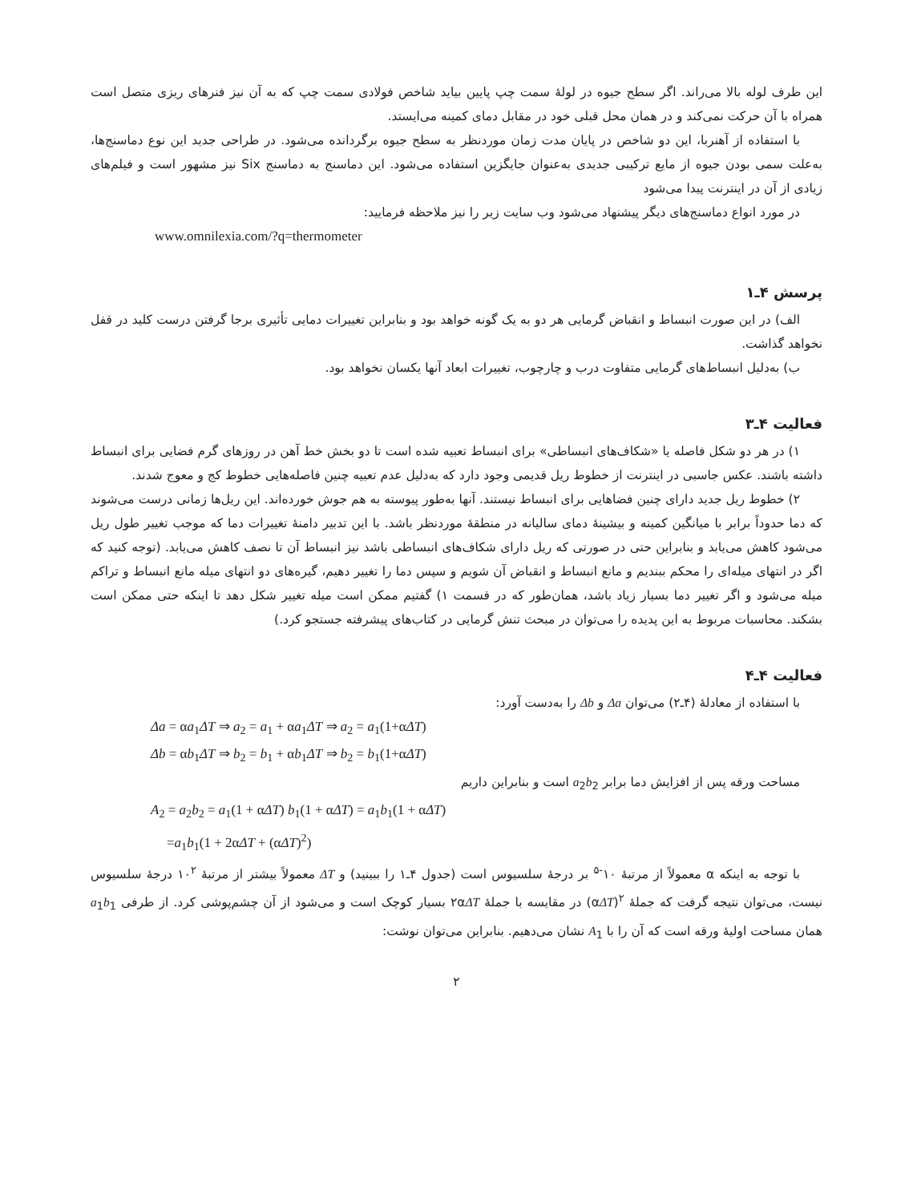این طرف لوله بالا می‌راند. اگر سطح جیوه در لولهٔ سمت چپ پایین بیاید شاخص فولادی سمت چپ که به آن نیز فنرهای ریزی متصل است همراه با آن حرکت نمی‌کند و در همان محل قبلی خود در مقابل دمای کمینه می‌ایستد.
با استفاده از آهنربا، این دو شاخص در پایان مدت زمان موردنظر به سطح جیوه برگردانده می‌شود. در طراحی جدید این نوع دماسنج‌ها، به‌علت سمی بودن جیوه از مایع ترکیبی جدیدی به‌عنوان جایگزین استفاده می‌شود. این دماسنج به دماسنج Six نیز مشهور است و فیلم‌های زیادی از آن در اینترنت پیدا می‌شود
در مورد انواع دماسنج‌های دیگر پیشنهاد می‌شود وب سایت زیر را نیز ملاحظه فرمایید:
www.omnilexia.com/?q=thermometer
پرسش ۴ـ۱
الف) در این صورت انبساط و انقباض گرمایی هر دو به یک گونه خواهد بود و بنابراین تغییرات دمایی تأثیری برجا گرفتن درست کلید در قفل نخواهد گذاشت.
ب) به‌دلیل انبساط‌های گرمایی متفاوت درب و چارچوب، تغییرات ابعاد آنها یکسان نخواهد بود.
فعالیت ۴ـ۳
۱) در هر دو شکل فاصله یا «شکاف‌های انبساطی» برای انبساط تعبیه شده است تا دو بخش خط آهن در روزهای گرم فضایی برای انبساط داشته باشند. عکس جاسبی در اینترنت از خطوط ریل قدیمی وجود دارد که به‌دلیل عدم تعبیه چنین فاصله‌هایی خطوط کج و معوج شدند.
۲) خطوط ریل جدید دارای چنین فضاهایی برای انبساط نیستند. آنها به‌طور پیوسته به هم جوش خورده‌اند. این ریل‌ها زمانی درست می‌شوند که دما حدوداً برابر با میانگین کمینه و بیشینهٔ دمای سالیانه در منطقهٔ موردنظر باشد. با این تدبیر دامنهٔ تغییرات دما که موجب تغییر طول ریل می‌شود کاهش می‌یابد و بنابراین حتی در صورتی که ریل دارای شکاف‌های انبساطی باشد نیز انبساط آن تا نصف کاهش می‌یابد. (توجه کنید که اگر در انتهای میله‌ای را محکم ببندیم و مانع انبساط و انقباض آن شویم و سپس دما را تغییر دهیم، گیره‌های دو انتهای میله مانع انبساط و تراکم میله می‌شود و اگر تغییر دما بسیار زیاد باشد، همان‌طور که در قسمت ۱) گفتیم ممکن است میله تغییر شکل دهد تا اینکه حتی ممکن است بشکند. محاسبات مربوط به این پدیده را می‌توان در مبحث تنش گرمایی در کتاب‌های پیشرفته جستجو کرد.)
فعالیت ۴ـ۴
با استفاده از معادلهٔ (۴ـ۲) می‌توان Δa و Δb را به‌دست آورد:
Δa = αa<sub>1</sub>ΔT ⇒ a<sub>2</sub> = a<sub>1</sub> + αa<sub>1</sub>ΔT ⇒ a<sub>2</sub> = a<sub>1</sub>(1+αΔT)
Δb = αb<sub>1</sub>ΔT ⇒ b<sub>2</sub> = b<sub>1</sub> + αb<sub>1</sub>ΔT ⇒ b<sub>2</sub> = b<sub>1</sub>(1+αΔT)
مساحت ورقه پس از افزایش دما برابر a<sub>2</sub>b<sub>2</sub> است و بنابراین داریم
A<sub>2</sub> = a<sub>2</sub>b<sub>2</sub> = a<sub>1</sub>(1 + αΔT) b<sub>1</sub>(1 + αΔT) = a<sub>1</sub>b<sub>1</sub>(1 + αΔT)
=a<sub>1</sub>b<sub>1</sub>(1 + 2αΔT + (αΔT)<sup>2</sup>)
با توجه به اینکه α معمولاً از مرتبهٔ ۱۰<sup>-۵</sup> بر درجهٔ سلسیوس است (جدول ۴ـ۱ را ببینید) و ΔT معمولاً بیشتر از مرتبهٔ ۱۰<sup>۲</sup> درجهٔ سلسیوس نیست، می‌توان نتیجه گرفت که جملهٔ <sup>۲</sup>(αΔT) در مقایسه با جملهٔ ۲αΔT بسیار کوچک است و می‌شود از آن چشم‌پوشی کرد. از طرفی a<sub>1</sub>b<sub>1</sub> همان مساحت اولیهٔ ورقه است که آن را با A<sub>1</sub> نشان می‌دهیم. بنابراین می‌توان نوشت:
۲